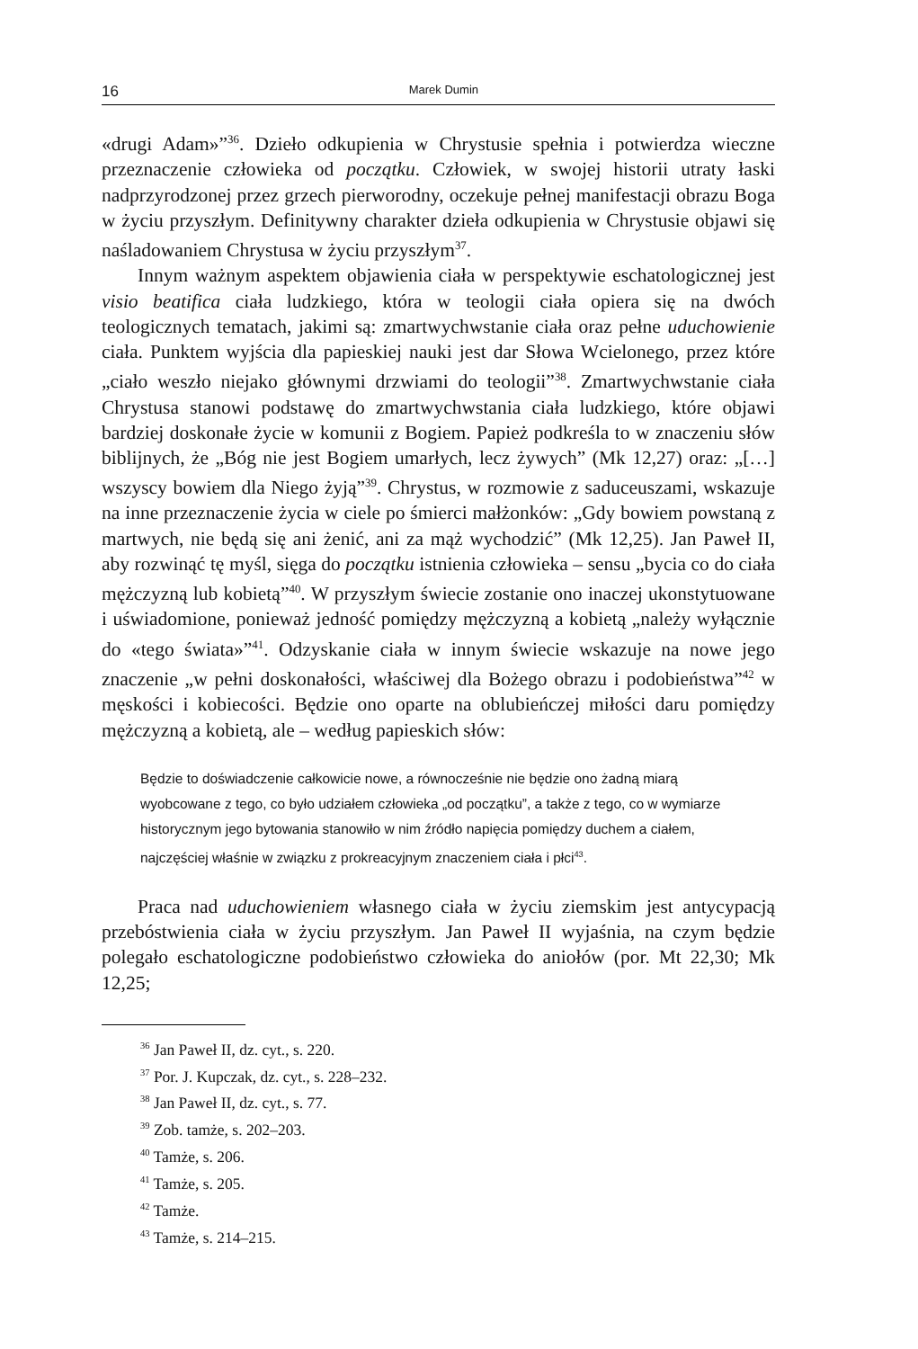16 Marek Dumin
«drugi Adam»”<sup>36</sup>. Dzieło odkupienia w Chrystusie spełnia i potwierdza wieczne przeznaczenie człowieka od początku. Człowiek, w swojej historii utraty łaski nadprzyrodzonej przez grzech pierworodny, oczekuje pełnej manifestacji obrazu Boga w życiu przyszłym. Definitywny charakter dzieła odkupienia w Chrystusie objawi się naśladowaniem Chrystusa w życiu przyszłym<sup>37</sup>.
Innym ważnym aspektem objawienia ciała w perspektywie eschatologicznej jest visio beatifica ciała ludzkiego, która w teologii ciała opiera się na dwóch teologicznych tematach, jakimi są: zmartwychwstanie ciała oraz pełne uduchowienie ciała. Punktem wyjścia dla papieskiej nauki jest dar Słowa Wcielonego, przez które „ciało weszło niejako głównymi drzwiami do teologii”<sup>38</sup>. Zmartwychwstanie ciała Chrystusa stanowi podstawę do zmartwychwstania ciała ludzkiego, które objawi bardziej doskonałe życie w komunii z Bogiem. Papież podkreśla to w znaczeniu słów biblijnych, że „Bóg nie jest Bogiem umarłych, lecz żywych” (Mk 12,27) oraz: „[…] wszyscy bowiem dla Niego żyją”<sup>39</sup>. Chrystus, w rozmowie z saduceuszami, wskazuje na inne przeznaczenie życia w ciele po śmierci małżonków: „Gdy bowiem powstaną z martwych, nie będą się ani żenić, ani za mąż wychodzić” (Mk 12,25). Jan Paweł II, aby rozwinąć tę myśl, sięga do początku istnienia człowieka – sensu „bycia co do ciała mężczyzną lub kobietą”<sup>40</sup>. W przyszłym świecie zostanie ono inaczej ukonstytuowane i uświadomione, ponieważ jedność pomiędzy mężczyzną a kobietą „należy wyłącznie do «tego świata»”<sup>41</sup>. Odzyskanie ciała w innym świecie wskazuje na nowe jego znaczenie „w pełni doskonałości, właściwej dla Bożego obrazu i podobieństwa”<sup>42</sup> w męskości i kobiecości. Będzie ono oparte na oblubieńczej miłości daru pomiędzy mężczyzną a kobietą, ale – według papieskich słów:
Będzie to doświadczenie całkowicie nowe, a równocześnie nie będzie ono żadną miarą wyobcowane z tego, co było udziałem człowieka „od początku”, a także z tego, co w wymiarze historycznym jego bytowania stanowiło w nim źródło napięcia pomiędzy duchem a ciałem, najczęściej właśnie w związku z prokreacyjnym znaczeniem ciała i płci<sup>43</sup>.
Praca nad uduchowieniem własnego ciała w życiu ziemskim jest antycypacją przebóstwienia ciała w życiu przyszłym. Jan Paweł II wyjaśnia, na czym będzie polegało eschatologiczne podobieństwo człowieka do aniołów (por. Mt 22,30; Mk 12,25;
<sup>36</sup> Jan Paweł II, dz. cyt., s. 220.
<sup>37</sup> Por. J. Kupczak, dz. cyt., s. 228–232.
<sup>38</sup> Jan Paweł II, dz. cyt., s. 77.
<sup>39</sup> Zob. tamże, s. 202–203.
<sup>40</sup> Tamże, s. 206.
<sup>41</sup> Tamże, s. 205.
<sup>42</sup> Tamże.
<sup>43</sup> Tamże, s. 214–215.